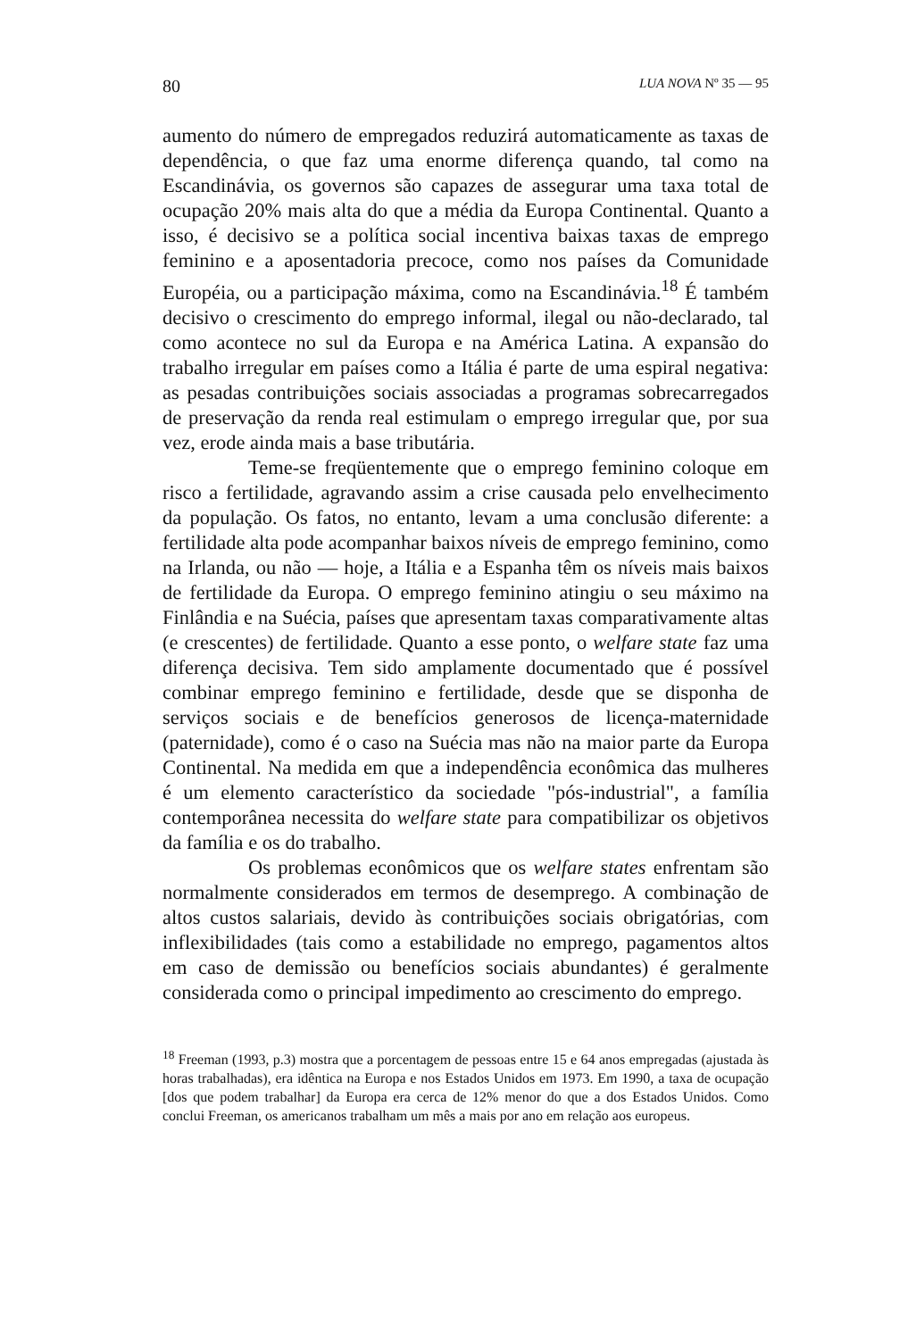80 LUA NOVA Nº 35 — 95
aumento do número de empregados reduzirá automaticamente as taxas de dependência, o que faz uma enorme diferença quando, tal como na Escandinávia, os governos são capazes de assegurar uma taxa total de ocupação 20% mais alta do que a média da Europa Continental. Quanto a isso, é decisivo se a política social incentiva baixas taxas de emprego feminino e a aposentadoria precoce, como nos países da Comunidade Européia, ou a participação máxima, como na Escandinávia.<sup>18</sup> É também decisivo o crescimento do emprego informal, ilegal ou não-declarado, tal como acontece no sul da Europa e na América Latina. A expansão do trabalho irregular em países como a Itália é parte de uma espiral negativa: as pesadas contribuições sociais associadas a programas sobrecarregados de preservação da renda real estimulam o emprego irregular que, por sua vez, erode ainda mais a base tributária.
Teme-se freqüentemente que o emprego feminino coloque em risco a fertilidade, agravando assim a crise causada pelo envelhecimento da população. Os fatos, no entanto, levam a uma conclusão diferente: a fertilidade alta pode acompanhar baixos níveis de emprego feminino, como na Irlanda, ou não — hoje, a Itália e a Espanha têm os níveis mais baixos de fertilidade da Europa. O emprego feminino atingiu o seu máximo na Finlândia e na Suécia, países que apresentam taxas comparativamente altas (e crescentes) de fertilidade. Quanto a esse ponto, o welfare state faz uma diferença decisiva. Tem sido amplamente documentado que é possível combinar emprego feminino e fertilidade, desde que se disponha de serviços sociais e de benefícios generosos de licença-maternidade (paternidade), como é o caso na Suécia mas não na maior parte da Europa Continental. Na medida em que a independência econômica das mulheres é um elemento característico da sociedade "pós-industrial", a família contemporânea necessita do welfare state para compatibilizar os objetivos da família e os do trabalho.
Os problemas econômicos que os welfare states enfrentam são normalmente considerados em termos de desemprego. A combinação de altos custos salariais, devido às contribuições sociais obrigatórias, com inflexibilidades (tais como a estabilidade no emprego, pagamentos altos em caso de demissão ou benefícios sociais abundantes) é geralmente considerada como o principal impedimento ao crescimento do emprego.
<sup>18</sup> Freeman (1993, p.3) mostra que a porcentagem de pessoas entre 15 e 64 anos empregadas (ajustada às horas trabalhadas), era idêntica na Europa e nos Estados Unidos em 1973. Em 1990, a taxa de ocupação [dos que podem trabalhar] da Europa era cerca de 12% menor do que a dos Estados Unidos. Como conclui Freeman, os americanos trabalham um mês a mais por ano em relação aos europeus.